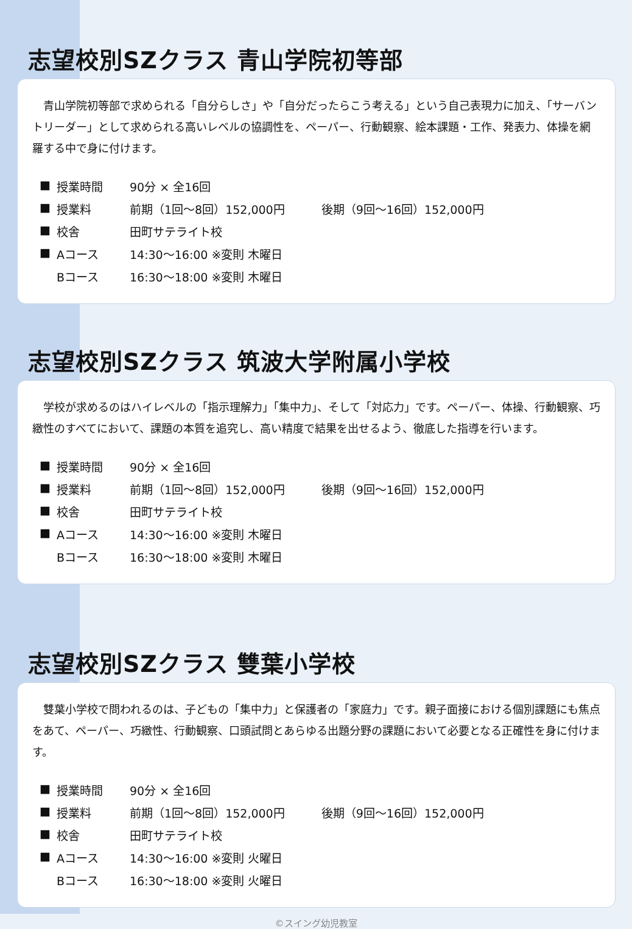志望校別SZクラス 青山学院初等部
青山学院初等部で求められる「自分らしさ」や「自分だったらこう考える」という自己表現力に加え、「サーバントリーダー」として求められる高いレベルの協調性を、ペーパー、行動観察、絵本課題・工作、発表力、体操を網羅する中で身に付けます。
| ■ | 授業時間 | 90分 × 全16回 |
| ■ | 授業料 | 前期（1回～8回）152,000円 後期（9回～16回）152,000円 |
| ■ | 校舎 | 田町サテライト校 |
| ■ | Aコース | 14:30～16:00 ※変則 木曜日 |
| | Bコース | 16:30～18:00 ※変則 木曜日 |
志望校別SZクラス 筑波大学附属小学校
学校が求めるのはハイレベルの「指示理解力」「集中力」、そして「対応力」です。ペーパー、体操、行動観察、巧緻性のすべてにおいて、課題の本質を追究し、高い精度で結果を出せるよう、徹底した指導を行います。
| ■ | 授業時間 | 90分 × 全16回 |
| ■ | 授業料 | 前期（1回～8回）152,000円 後期（9回～16回）152,000円 |
| ■ | 校舎 | 田町サテライト校 |
| ■ | Aコース | 14:30～16:00 ※変則 木曜日 |
| | Bコース | 16:30～18:00 ※変則 木曜日 |
志望校別SZクラス 雙葉小学校
雙葉小学校で問われるのは、子どもの「集中力」と保護者の「家庭力」です。親子面接における個別課題にも焦点をあて、ペーパー、巧緻性、行動観察、口頭試問とあらゆる出題分野の課題において必要となる正確性を身に付けます。
| ■ | 授業時間 | 90分 × 全16回 |
| ■ | 授業料 | 前期（1回～8回）152,000円 後期（9回～16回）152,000円 |
| ■ | 校舎 | 田町サテライト校 |
| ■ | Aコース | 14:30～16:00 ※変則 火曜日 |
| | Bコース | 16:30～18:00 ※変則 火曜日 |
©スイング幼児教室